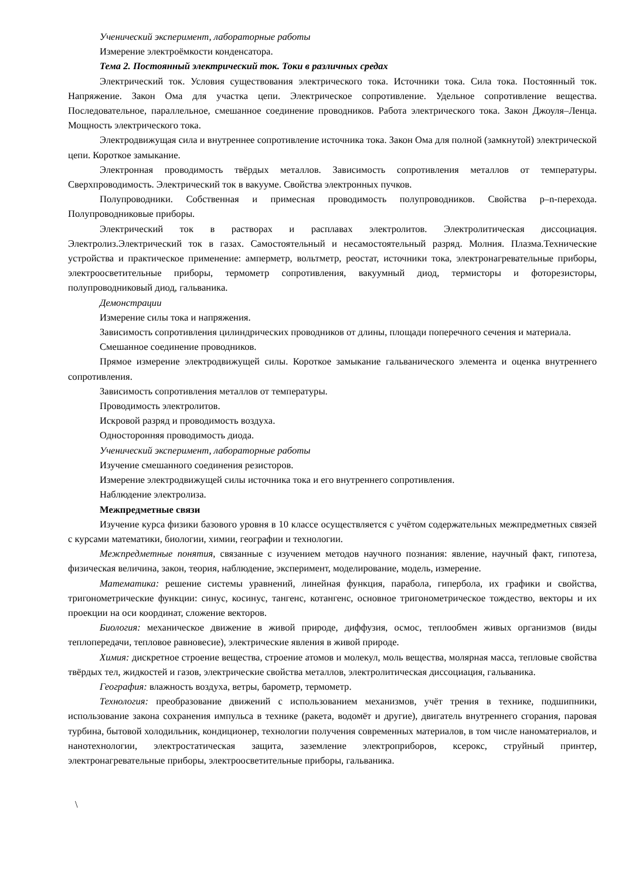Ученический эксперимент, лабораторные работы
Измерение электроёмкости конденсатора.
Тема 2. Постоянный электрический ток. Токи в различных средах
Электрический ток. Условия существования электрического тока. Источники тока. Сила тока. Постоянный ток. Напряжение. Закон Ома для участка цепи. Электрическое сопротивление. Удельное сопротивление вещества. Последовательное, параллельное, смешанное соединение проводников. Работа электрического тока. Закон Джоуля–Ленца. Мощность электрического тока.
Электродвижущая сила и внутреннее сопротивление источника тока. Закон Ома для полной (замкнутой) электрической цепи. Короткое замыкание.
Электронная проводимость твёрдых металлов. Зависимость сопротивления металлов от температуры. Сверхпроводимость. Электрический ток в вакууме. Свойства электронных пучков.
Полупроводники. Собственная и примесная проводимость полупроводников. Свойства p–n-перехода. Полупроводниковые приборы.
Электрический ток в растворах и расплавах электролитов. Электролитическая диссоциация. Электролиз.Электрический ток в газах. Самостоятельный и несамостоятельный разряд. Молния. Плазма.Технические устройства и практическое применение: амперметр, вольтметр, реостат, источники тока, электронагревательные приборы, электроосветительные приборы, термометр сопротивления, вакуумный диод, термисторы и фоторезисторы, полупроводниковый диод, гальваника.
Демонстрации
Измерение силы тока и напряжения.
Зависимость сопротивления цилиндрических проводников от длины, площади поперечного сечения и материала.
Смешанное соединение проводников.
Прямое измерение электродвижущей силы. Короткое замыкание гальванического элемента и оценка внутреннего сопротивления.
Зависимость сопротивления металлов от температуры.
Проводимость электролитов.
Искровой разряд и проводимость воздуха.
Односторонняя проводимость диода.
Ученический эксперимент, лабораторные работы
Изучение смешанного соединения резисторов.
Измерение электродвижущей силы источника тока и его внутреннего сопротивления.
Наблюдение электролиза.
Межпредметные связи
Изучение курса физики базового уровня в 10 классе осуществляется с учётом содержательных межпредметных связей с курсами математики, биологии, химии, географии и технологии.
Межпредметные понятия, связанные с изучением методов научного познания: явление, научный факт, гипотеза, физическая величина, закон, теория, наблюдение, эксперимент, моделирование, модель, измерение.
Математика: решение системы уравнений, линейная функция, парабола, гипербола, их графики и свойства, тригонометрические функции: синус, косинус, тангенс, котангенс, основное тригонометрическое тождество, векторы и их проекции на оси координат, сложение векторов.
Биология: механическое движение в живой природе, диффузия, осмос, теплообмен живых организмов (виды теплопередачи, тепловое равновесие), электрические явления в живой природе.
Химия: дискретное строение вещества, строение атомов и молекул, моль вещества, молярная масса, тепловые свойства твёрдых тел, жидкостей и газов, электрические свойства металлов, электролитическая диссоциация, гальваника.
География: влажность воздуха, ветры, барометр, термометр.
Технология: преобразование движений с использованием механизмов, учёт трения в технике, подшипники, использование закона сохранения импульса в технике (ракета, водомёт и другие), двигатель внутреннего сгорания, паровая турбина, бытовой холодильник, кондиционер, технологии получения современных материалов, в том числе наноматериалов, и нанотехнологии, электростатическая защита, заземление электроприборов, ксерокс, струйный принтер, электронагревательные приборы, электроосветительные приборы, гальваника.
\